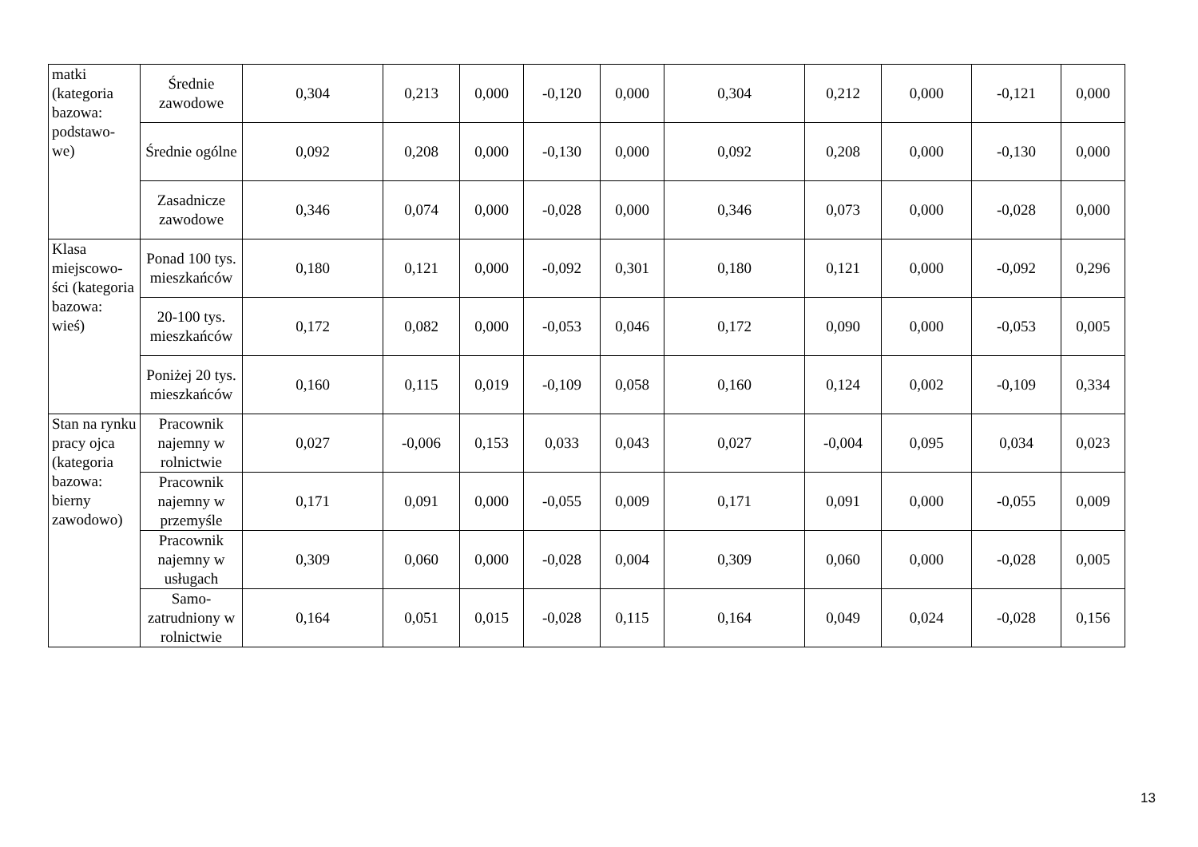| matki (kategoria bazowa: podstawo-we) | Średnie zawodowe | 0,304 | 0,213 | 0,000 | -0,120 | 0,000 | 0,304 | 0,212 | 0,000 | -0,121 | 0,000 |
| | Średnie ogólne | 0,092 | 0,208 | 0,000 | -0,130 | 0,000 | 0,092 | 0,208 | 0,000 | -0,130 | 0,000 |
| | Zasadnicze zawodowe | 0,346 | 0,074 | 0,000 | -0,028 | 0,000 | 0,346 | 0,073 | 0,000 | -0,028 | 0,000 |
| Klasa miejscowo-ści (kategoria bazowa: wieś) | Ponad 100 tys. mieszkańców | 0,180 | 0,121 | 0,000 | -0,092 | 0,301 | 0,180 | 0,121 | 0,000 | -0,092 | 0,296 |
| | 20-100 tys. mieszkańców | 0,172 | 0,082 | 0,000 | -0,053 | 0,046 | 0,172 | 0,090 | 0,000 | -0,053 | 0,005 |
| | Poniżej 20 tys. mieszkańców | 0,160 | 0,115 | 0,019 | -0,109 | 0,058 | 0,160 | 0,124 | 0,002 | -0,109 | 0,334 |
| Stan na rynku pracy ojca (kategoria bazowa: bierny zawodowo) | Pracownik najemny w rolnictwie | 0,027 | -0,006 | 0,153 | 0,033 | 0,043 | 0,027 | -0,004 | 0,095 | 0,034 | 0,023 |
| | Pracownik najemny w przemyśle | 0,171 | 0,091 | 0,000 | -0,055 | 0,009 | 0,171 | 0,091 | 0,000 | -0,055 | 0,009 |
| | Pracownik najemny w usługach | 0,309 | 0,060 | 0,000 | -0,028 | 0,004 | 0,309 | 0,060 | 0,000 | -0,028 | 0,005 |
| | Samo-zatrudniony w rolnictwie | 0,164 | 0,051 | 0,015 | -0,028 | 0,115 | 0,164 | 0,049 | 0,024 | -0,028 | 0,156 |
13